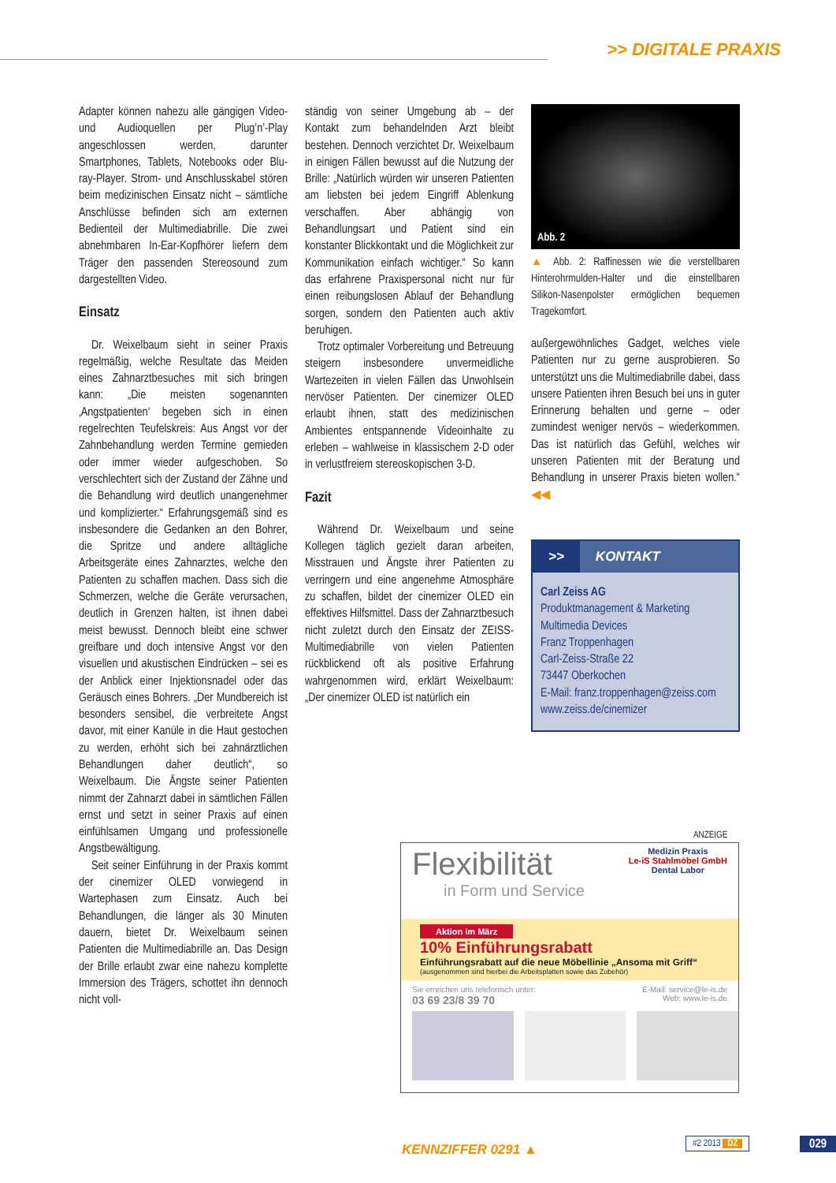>> DIGITALE PRAXIS
Adapter können nahezu alle gängigen Video- und Audioquellen per Plug’n’-Play angeschlossen werden, darunter Smartphones, Tablets, Notebooks oder Blu-ray-Player. Strom- und Anschlusskabel stören beim medizinischen Einsatz nicht – sämtliche Anschlüsse befinden sich am externen Bedienteil der Multimediabrille. Die zwei abnehmbaren In-Ear-Kopfhörer liefern dem Träger den passenden Stereosound zum dargestellten Video.
Einsatz
Dr. Weixelbaum sieht in seiner Praxis regelmäßig, welche Resultate das Meiden eines Zahnarztbesuches mit sich bringen kann: „Die meisten sogenannten ‚Angstpatienten‘ begeben sich in einen regelrechten Teufelskreis: Aus Angst vor der Zahnbehandlung werden Termine gemieden oder immer wieder aufgeschoben. So verschlechtert sich der Zustand der Zähne und die Behandlung wird deutlich unangenehmer und komplizierter.“ Erfahrungsgemäß sind es insbesondere die Gedanken an den Bohrer, die Spritze und andere alltägliche Arbeitsgeräte eines Zahnarztes, welche den Patienten zu schaffen machen. Dass sich die Schmerzen, welche die Geräte verursachen, deutlich in Grenzen halten, ist ihnen dabei meist bewusst. Dennoch bleibt eine schwer greifbare und doch intensive Angst vor den visuellen und akustischen Eindrücken – sei es der Anblick einer Injektionsnadel oder das Geräusch eines Bohrers. „Der Mundbereich ist besonders sensibel, die verbreitete Angst davor, mit einer Kanüle in die Haut gestochen zu werden, erhöht sich bei zahnärztlichen Behandlungen daher deutlich“, so Weixelbaum. Die Ängste seiner Patienten nimmt der Zahnarzt dabei in sämtlichen Fällen ernst und setzt in seiner Praxis auf einen einfühlsamen Umgang und professionelle Angstbewältigung.
Seit seiner Einführung in der Praxis kommt der cinemizer OLED vorwiegend in Wartephasen zum Einsatz. Auch bei Behandlungen, die länger als 30 Minuten dauern, bietet Dr. Weixelbaum seinen Patienten die Multimediabrille an. Das Design der Brille erlaubt zwar eine nahezu komplette Immersion des Trägers, schottet ihn dennoch nicht voll-
ständig von seiner Umgebung ab – der Kontakt zum behandelnden Arzt bleibt bestehen. Dennoch verzichtet Dr. Weixelbaum in einigen Fällen bewusst auf die Nutzung der Brille: „Natürlich würden wir unseren Patienten am liebsten bei jedem Eingriff Ablenkung verschaffen. Aber abhängig von Behandlungsart und Patient sind ein konstanter Blickkontakt und die Möglichkeit zur Kommunikation einfach wichtiger.“ So kann das erfahrene Praxispersonal nicht nur für einen reibungslosen Ablauf der Behandlung sorgen, sondern den Patienten auch aktiv beruhigen.
Trotz optimaler Vorbereitung und Betreuung steigern insbesondere unvermeidliche Wartezeiten in vielen Fällen das Unwohlsein nervöser Patienten. Der cinemizer OLED erlaubt ihnen, statt des medizinischen Ambientes entspannende Videoinhalte zu erleben – wahlweise in klassischem 2-D oder in verlustfreiem stereoskopischen 3-D.
Fazit
Während Dr. Weixelbaum und seine Kollegen täglich gezielt daran arbeiten, Misstrauen und Ängste ihrer Patienten zu verringern und eine angenehme Atmosphäre zu schaffen, bildet der cinemizer OLED ein effektives Hilfsmittel. Dass der Zahnarztbesuch nicht zuletzt durch den Einsatz der ZEISS-Multimediabrille von vielen Patienten rückblickend oft als positive Erfahrung wahrgenommen wird, erklärt Weixelbaum: „Der cinemizer OLED ist natürlich ein
Abb. 2
▲ Abb. 2: Raffinessen wie die verstellbaren Hinterohrmulden-Halter und die einstellbaren Silikon-Nasenpolster ermöglichen bequemen Tragekomfort.
außergewöhnliches Gadget, welches viele Patienten nur zu gerne ausprobieren. So unterstützt uns die Multimediabrille dabei, dass unsere Patienten ihren Besuch bei uns in guter Erinnerung behalten und gerne – oder zumindest weniger nervös – wiederkommen. Das ist natürlich das Gefühl, welches wir unseren Patienten mit der Beratung und Behandlung in unserer Praxis bieten wollen.“ ◀◀
>> KONTAKT
Carl Zeiss AG
Produktmanagement & Marketing
Multimedia Devices
Franz Troppenhagen
Carl-Zeiss-Straße 22
73447 Oberkochen
E-Mail: franz.troppenhagen@zeiss.com
www.zeiss.de/cinemizer
ANZEIGE
Flexibilität
in Form und Service
Medizin Praxis
Le-iS Stahlmöbel GmbH
Dental Labor
Aktion im März
10% Einführungsrabatt
Einführungsrabatt auf die neue Möbellinie „Ansoma mit Griff“
(ausgenommen sind hierbei die Arbeitsplatten sowie das Zubehör)
Sie erreichen uns telefonisch unter:
03 69 23/8 39 70
E-Mail: service@le-is.de
Web: www.le-is.de
KENNZIFFER 0291 ▲
#2 2013 DZ 029